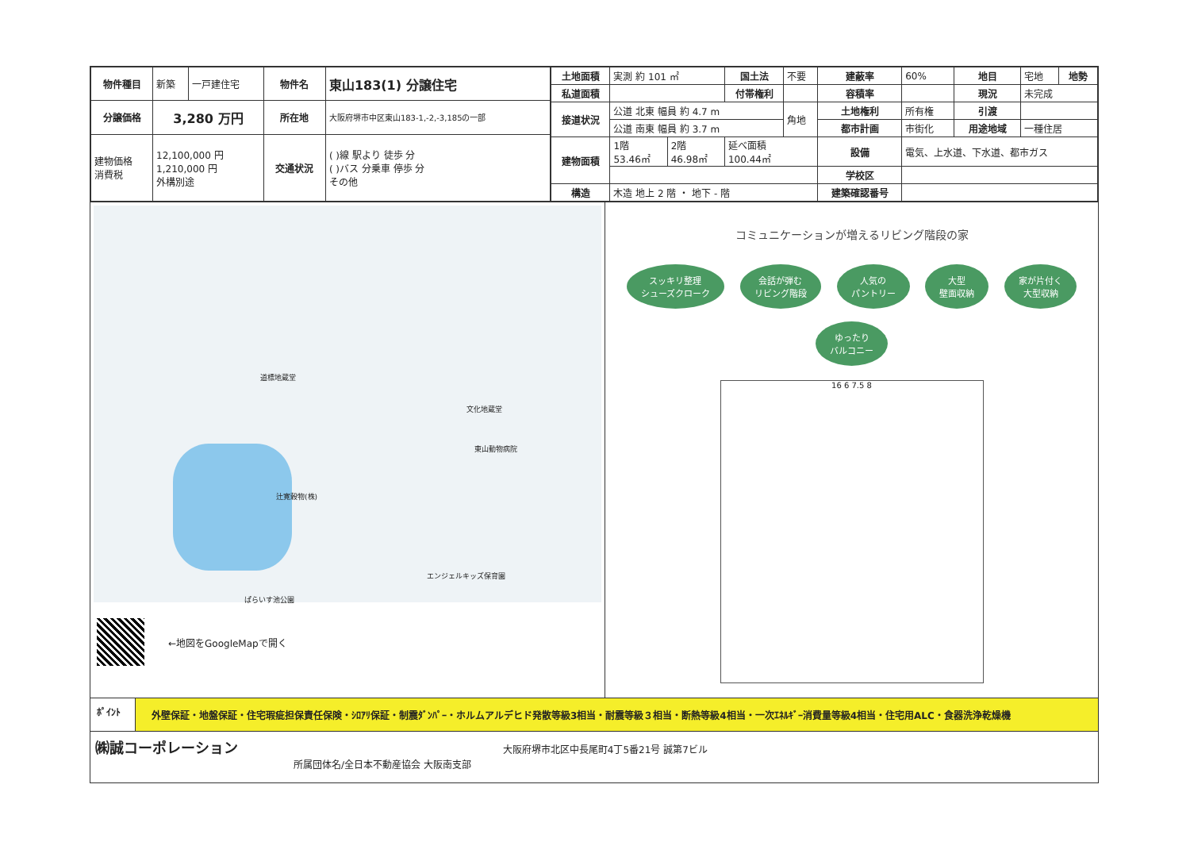| 物件種目 | 新築 | 一戸建住宅 | 物件名 | 東山183(1) 分譲住宅 |
| 分譲価格 | 3,280 万円 | | 所在地 | 大阪府堺市中区東山183-1,-2,-3,185の一部 |
| 建物価格 消費税 | 12,100,000 円 1,210,000 円 外構別途 | | 交通状況 | ( )線 駅より 徒歩 分 ( )バス 分乗車 停歩 分 その他 |
| 土地面積 | 実測 約 101 ㎡ | | | 国土法 | 不要 | 建蔽率 | 60% | 地目 | 宅地 | 地勢 |
| 私道面積 | | | | 付帯権利 | | 容積率 | | 現況 | 未完成 | |
| 接道状況 | 公道 北東 幅員 約 4.7 m | | | | 角地 | 土地権利 | 所有権 | 引渡 | | |
| | 公道 南東 幅員 約 3.7 m | | | | | 都市計画 | 市街化 | 用途地域 | 一種住居 | |
| 建物面積 | 1階 53.46㎡ | 2階 46.98㎡ | 延べ面積 100.44㎡ | | | 設備 | 電気、上水道、下水道、都市ガス | | | |
| | | | | | | 学校区 | | | | |
| 構造 | 木造 地上 2 階 ・ 地下 - 階 | | | | | 建築確認番号 | | | | |
道標地蔵堂
文化地蔵堂
東山動物病院
辻寛穀物(株)
エンジェルキッズ保育園
ぱらいす池公園
←地図をGoogleMapで開く
コミュニケーションが増えるリビング階段の家
スッキリ整理
シューズクローク
会話が弾む
リビング階段
人気の
パントリー
大型
壁面収納
家が片付く
大型収納
ゆったり
バルコニー
16 6 7.5 8
ﾎﾟｲﾝﾄ
外壁保証・地盤保証・住宅瑕疵担保責任保険・ｼﾛｱﾘ保証・制震ﾀﾞﾝﾊﾟｰ・ホルムアルデヒド発散等級3相当・耐震等級３相当・断熱等級4相当・一次ｴﾈﾙｷﾞｰ消費量等級4相当・住宅用ALC・食器洗浄乾燥機
㈱誠コーポレーション 大阪府堺市北区中長尾町4丁5番21号 誠第7ビル
所属団体名/全日本不動産協会 大阪南支部